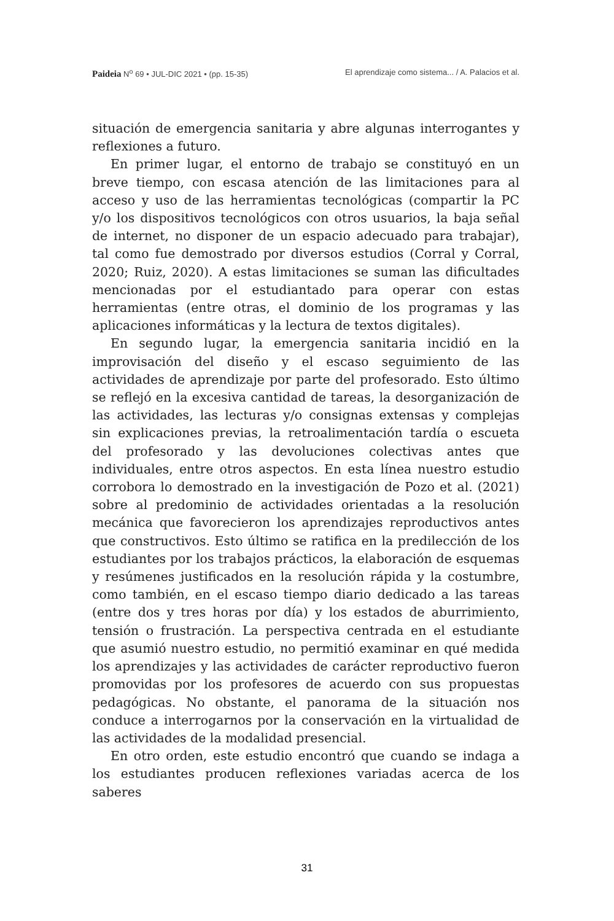Paideia N<sup>o</sup> 69 • JUL-DIC 2021 • (pp. 15-35) El aprendizaje como sistema... / A. Palacios et al.
situación de emergencia sanitaria y abre algunas interrogantes y reflexiones a futuro.
En primer lugar, el entorno de trabajo se constituyó en un breve tiempo, con escasa atención de las limitaciones para al acceso y uso de las herramientas tecnológicas (compartir la PC y/o los dispositivos tecnológicos con otros usuarios, la baja señal de internet, no disponer de un espacio adecuado para trabajar), tal como fue demostrado por diversos estudios (Corral y Corral, 2020; Ruiz, 2020). A estas limitaciones se suman las dificultades mencionadas por el estudiantado para operar con estas herramientas (entre otras, el dominio de los programas y las aplicaciones informáticas y la lectura de textos digitales).
En segundo lugar, la emergencia sanitaria incidió en la improvisación del diseño y el escaso seguimiento de las actividades de aprendizaje por parte del profesorado. Esto último se reflejó en la excesiva cantidad de tareas, la desorganización de las actividades, las lecturas y/o consignas extensas y complejas sin explicaciones previas, la retroalimentación tardía o escueta del profesorado y las devoluciones colectivas antes que individuales, entre otros aspectos. En esta línea nuestro estudio corrobora lo demostrado en la investigación de Pozo et al. (2021) sobre al predominio de actividades orientadas a la resolución mecánica que favorecieron los aprendizajes reproductivos antes que constructivos. Esto último se ratifica en la predilección de los estudiantes por los trabajos prácticos, la elaboración de esquemas y resúmenes justificados en la resolución rápida y la costumbre, como también, en el escaso tiempo diario dedicado a las tareas (entre dos y tres horas por día) y los estados de aburrimiento, tensión o frustración. La perspectiva centrada en el estudiante que asumió nuestro estudio, no permitió examinar en qué medida los aprendizajes y las actividades de carácter reproductivo fueron promovidas por los profesores de acuerdo con sus propuestas pedagógicas. No obstante, el panorama de la situación nos conduce a interrogarnos por la conservación en la virtualidad de las actividades de la modalidad presencial.
En otro orden, este estudio encontró que cuando se indaga a los estudiantes producen reflexiones variadas acerca de los saberes
31